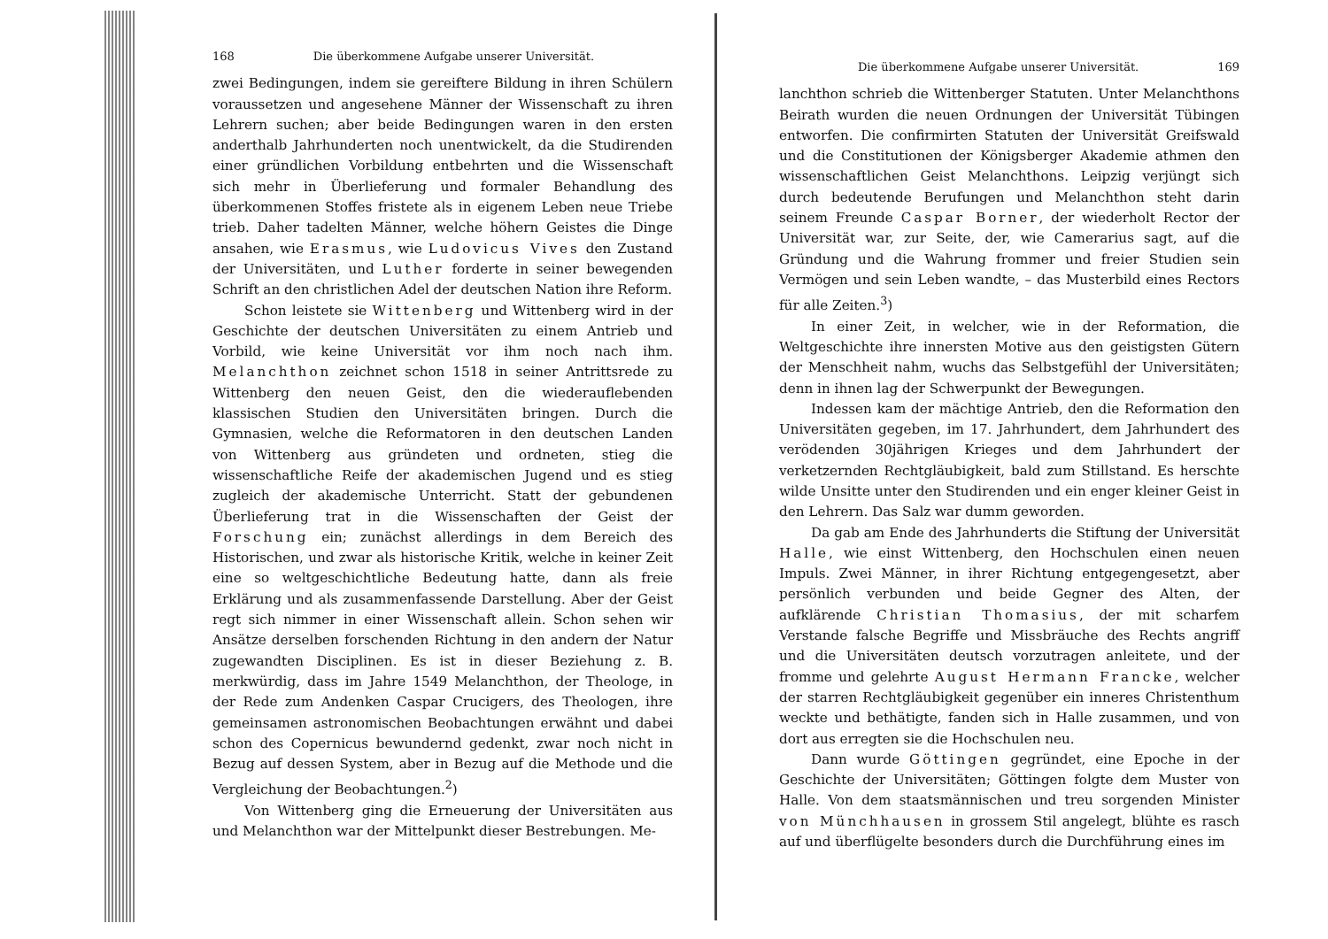168 Die überkommene Aufgabe unserer Universität.
zwei Bedingungen, indem sie gereiftere Bildung in ihren Schülern voraussetzen und angesehene Männer der Wissenschaft zu ihren Lehrern suchen; aber beide Bedingungen waren in den ersten anderthalb Jahrhunderten noch unentwickelt, da die Studirenden einer gründlichen Vorbildung entbehrten und die Wissenschaft sich mehr in Überlieferung und formaler Behandlung des überkommenen Stoffes fristete als in eigenem Leben neue Triebe trieb. Daher tadelten Männer, welche höhern Geistes die Dinge ansahen, wie Erasmus, wie Ludovicus Vives den Zustand der Universitäten, und Luther forderte in seiner bewegenden Schrift an den christlichen Adel der deutschen Nation ihre Reform.
Schon leistete sie Wittenberg und Wittenberg wird in der Geschichte der deutschen Universitäten zu einem Antrieb und Vorbild, wie keine Universität vor ihm noch nach ihm. Melanchthon zeichnet schon 1518 in seiner Antrittsrede zu Wittenberg den neuen Geist, den die wiederauflebenden klassischen Studien den Universitäten bringen. Durch die Gymnasien, welche die Reformatoren in den deutschen Landen von Wittenberg aus gründeten und ordneten, stieg die wissenschaftliche Reife der akademischen Jugend und es stieg zugleich der akademische Unterricht. Statt der gebundenen Überlieferung trat in die Wissenschaften der Geist der Forschung ein; zunächst allerdings in dem Bereich des Historischen, und zwar als historische Kritik, welche in keiner Zeit eine so weltgeschichtliche Bedeutung hatte, dann als freie Erklärung und als zusammenfassende Darstellung. Aber der Geist regt sich nimmer in einer Wissenschaft allein. Schon sehen wir Ansätze derselben forschenden Richtung in den andern der Natur zugewandten Disciplinen. Es ist in dieser Beziehung z. B. merkwürdig, dass im Jahre 1549 Melanchthon, der Theologe, in der Rede zum Andenken Caspar Crucigers, des Theologen, ihre gemeinsamen astronomischen Beobachtungen erwähnt und dabei schon des Copernicus bewundernd gedenkt, zwar noch nicht in Bezug auf dessen System, aber in Bezug auf die Methode und die Vergleichung der Beobachtungen.<sup>2</sup>)
Von Wittenberg ging die Erneuerung der Universitäten aus und Melanchthon war der Mittelpunkt dieser Bestrebungen. Me-
Die überkommene Aufgabe unserer Universität. 169
lanchthon schrieb die Wittenberger Statuten. Unter Melanchthons Beirath wurden die neuen Ordnungen der Universität Tübingen entworfen. Die confirmirten Statuten der Universität Greifswald und die Constitutionen der Königsberger Akademie athmen den wissenschaftlichen Geist Melanchthons. Leipzig verjüngt sich durch bedeutende Berufungen und Melanchthon steht darin seinem Freunde Caspar Borner, der wiederholt Rector der Universität war, zur Seite, der, wie Camerarius sagt, auf die Gründung und die Wahrung frommer und freier Studien sein Vermögen und sein Leben wandte, – das Musterbild eines Rectors für alle Zeiten.<sup>3</sup>)
In einer Zeit, in welcher, wie in der Reformation, die Weltgeschichte ihre innersten Motive aus den geistigsten Gütern der Menschheit nahm, wuchs das Selbstgefühl der Universitäten; denn in ihnen lag der Schwerpunkt der Bewegungen.
Indessen kam der mächtige Antrieb, den die Reformation den Universitäten gegeben, im 17. Jahrhundert, dem Jahrhundert des verödenden 30jährigen Krieges und dem Jahrhundert der verketzernden Rechtgläubigkeit, bald zum Stillstand. Es herschte wilde Unsitte unter den Studirenden und ein enger kleiner Geist in den Lehrern. Das Salz war dumm geworden.
Da gab am Ende des Jahrhunderts die Stiftung der Universität Halle, wie einst Wittenberg, den Hochschulen einen neuen Impuls. Zwei Männer, in ihrer Richtung entgegengesetzt, aber persönlich verbunden und beide Gegner des Alten, der aufklärende Christian Thomasius, der mit scharfem Verstande falsche Begriffe und Missbräuche des Rechts angriff und die Universitäten deutsch vorzutragen anleitete, und der fromme und gelehrte August Hermann Francke, welcher der starren Rechtgläubigkeit gegenüber ein inneres Christenthum weckte und bethätigte, fanden sich in Halle zusammen, und von dort aus erregten sie die Hochschulen neu.
Dann wurde Göttingen gegründet, eine Epoche in der Geschichte der Universitäten; Göttingen folgte dem Muster von Halle. Von dem staatsmännischen und treu sorgenden Minister von Münchhausen in grossem Stil angelegt, blühte es rasch auf und überflügelte besonders durch die Durchführung eines im